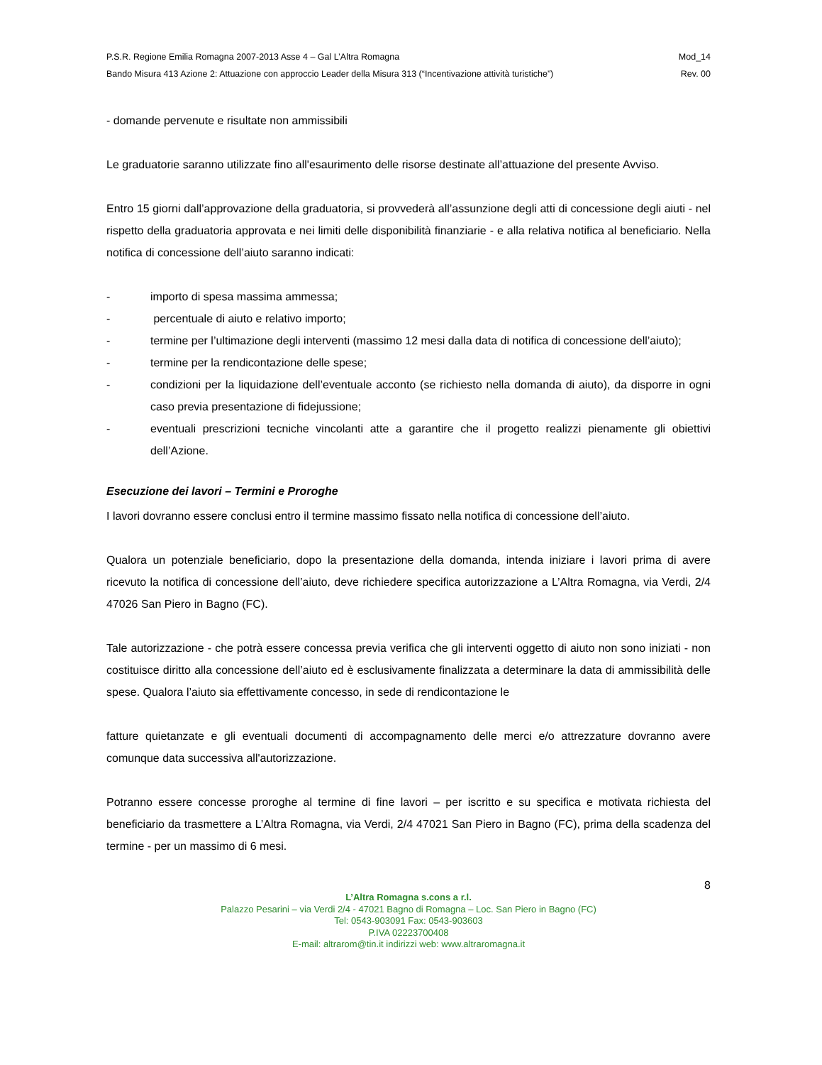P.S.R. Regione Emilia Romagna 2007-2013 Asse 4 – Gal L’Altra Romagna Mod_14
Bando Misura 413 Azione 2: Attuazione con approccio Leader della Misura 313 (“Incentivazione attività turistiche”) Rev. 00
- domande pervenute e risultate non ammissibili
Le graduatorie saranno utilizzate fino all'esaurimento delle risorse destinate all’attuazione del presente Avviso.
Entro 15 giorni dall’approvazione della graduatoria, si provvederà all’assunzione degli atti di concessione degli aiuti - nel rispetto della graduatoria approvata e nei limiti delle disponibilità finanziarie - e alla relativa notifica al beneficiario. Nella notifica di concessione dell’aiuto saranno indicati:
- importo di spesa massima ammessa;
- percentuale di aiuto e relativo importo;
- termine per l’ultimazione degli interventi (massimo 12 mesi dalla data di notifica di concessione dell’aiuto);
- termine per la rendicontazione delle spese;
- condizioni per la liquidazione dell’eventuale acconto (se richiesto nella domanda di aiuto), da disporre in ogni caso previa presentazione di fidejussione;
- eventuali prescrizioni tecniche vincolanti atte a garantire che il progetto realizzi pienamente gli obiettivi dell’Azione.
Esecuzione dei lavori – Termini e Proroghe
I lavori dovranno essere conclusi entro il termine massimo fissato nella notifica di concessione dell’aiuto.
Qualora un potenziale beneficiario, dopo la presentazione della domanda, intenda iniziare i lavori prima di avere ricevuto la notifica di concessione dell’aiuto, deve richiedere specifica autorizzazione a L’Altra Romagna, via Verdi, 2/4 47026 San Piero in Bagno (FC).
Tale autorizzazione - che potrà essere concessa previa verifica che gli interventi oggetto di aiuto non sono iniziati - non costituisce diritto alla concessione dell’aiuto ed è esclusivamente finalizzata a determinare la data di ammissibilità delle spese. Qualora l’aiuto sia effettivamente concesso, in sede di rendicontazione le
fatture quietanzate e gli eventuali documenti di accompagnamento delle merci e/o attrezzature dovranno avere comunque data successiva all'autorizzazione.
Potranno essere concesse proroghe al termine di fine lavori – per iscritto e su specifica e motivata richiesta del beneficiario da trasmettere a L’Altra Romagna, via Verdi, 2/4 47021 San Piero in Bagno (FC), prima della scadenza del termine - per un massimo di 6 mesi.
8
L’Altra Romagna s.cons a r.l.
Palazzo Pesarini – via Verdi 2/4 - 47021 Bagno di Romagna – Loc. San Piero in Bagno (FC)
Tel: 0543-903091 Fax: 0543-903603
P.IVA 02223700408
E-mail: altrarom@tin.it indirizzi web: www.altraromagna.it